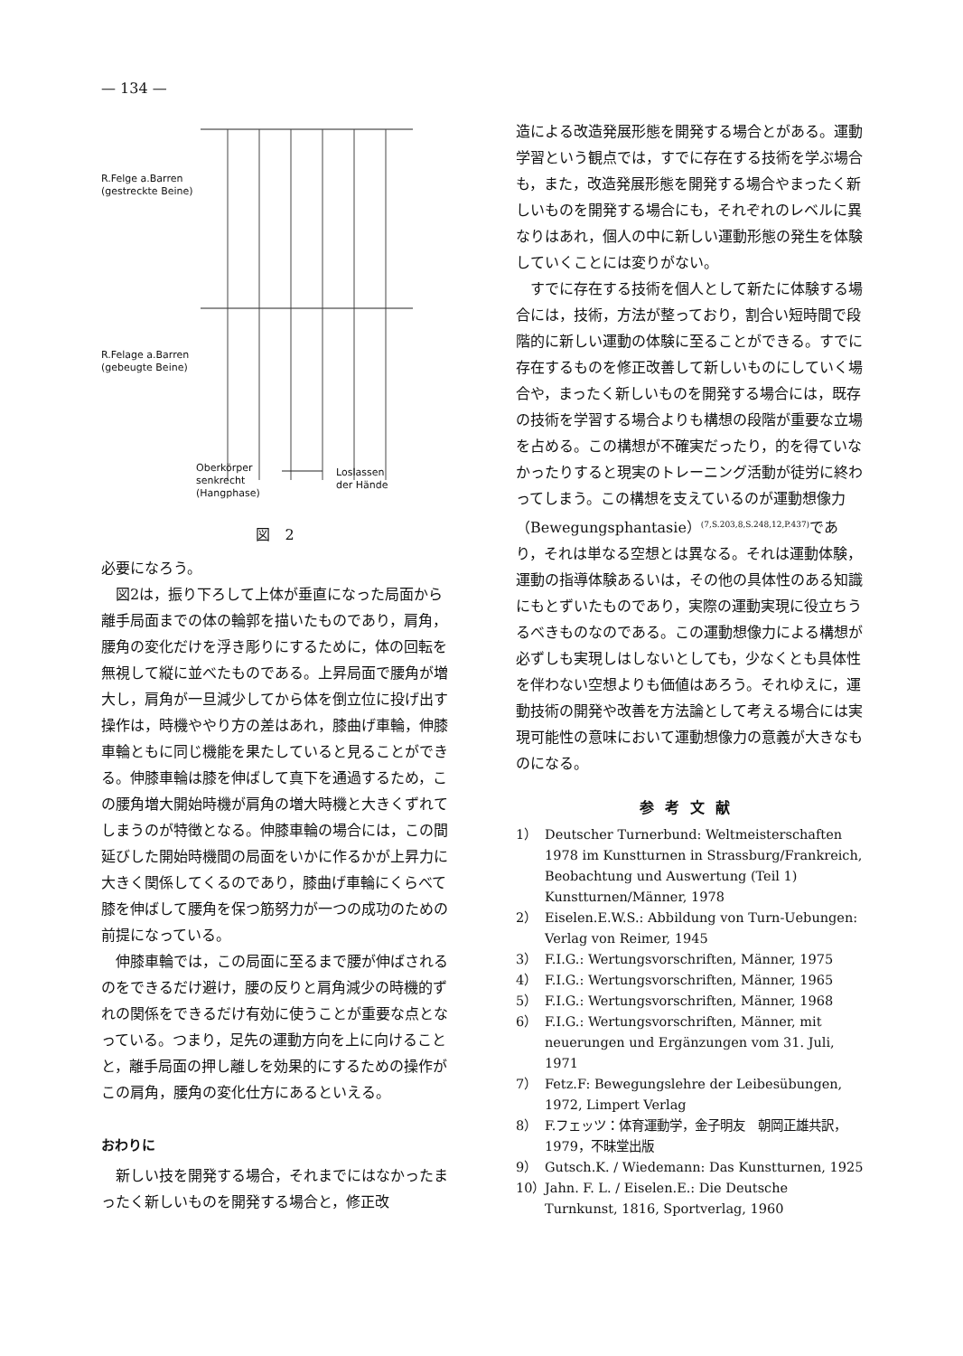— 134 —
R.Felge a.Barren
(gestreckte Beine)
R.Felage a.Barren
(gebeugte Beine)
Oberkörper
senkrecht
(Hangphase)
Loslassen
der Hände
図　2
必要になろう。
図2は，振り下ろして上体が垂直になった局面から離手局面までの体の輪郭を描いたものであり，肩角，腰角の変化だけを浮き彫りにするために，体の回転を無視して縦に並べたものである。上昇局面で腰角が増大し，肩角が一旦減少してから体を倒立位に投げ出す操作は，時機ややり方の差はあれ，膝曲げ車輪，伸膝車輪ともに同じ機能を果たしていると見ることができる。伸膝車輪は膝を伸ばして真下を通過するため，この腰角増大開始時機が肩角の増大時機と大きくずれてしまうのが特徴となる。伸膝車輪の場合には，この間延びした開始時機間の局面をいかに作るかが上昇力に大きく関係してくるのであり，膝曲げ車輪にくらべて膝を伸ばして腰角を保つ筋努力が一つの成功のための前提になっている。
伸膝車輪では，この局面に至るまで腰が伸ばされるのをできるだけ避け，腰の反りと肩角減少の時機的ずれの関係をできるだけ有効に使うことが重要な点となっている。つまり，足先の運動方向を上に向けることと，離手局面の押し離しを効果的にするための操作がこの肩角，腰角の変化仕方にあるといえる。
おわりに
新しい技を開発する場合，それまでにはなかったまったく新しいものを開発する場合と，修正改
造による改造発展形態を開発する場合とがある。運動学習という観点では，すでに存在する技術を学ぶ場合も，また，改造発展形態を開発する場合やまったく新しいものを開発する場合にも，それぞれのレベルに異なりはあれ，個人の中に新しい運動形態の発生を体験していくことには変りがない。
すでに存在する技術を個人として新たに体験する場合には，技術，方法が整っており，割合い短時間で段階的に新しい運動の体験に至ることができる。すでに存在するものを修正改善して新しいものにしていく場合や，まったく新しいものを開発する場合には，既存の技術を学習する場合よりも構想の段階が重要な立場を占める。この構想が不確実だったり，的を得ていなかったりすると現実のトレーニング活動が徒労に終わってしまう。この構想を支えているのが運動想像力（Bewegungsphantasie）<sup>(7,S.203,8,S.248,12,P.437)</sup>であり，それは単なる空想とは異なる。それは運動体験，運動の指導体験あるいは，その他の具体性のある知識にもとずいたものであり，実際の運動実現に役立ちうるべきものなのである。この運動想像力による構想が必ずしも実現しはしないとしても，少なくとも具体性を伴わない空想よりも価値はあろう。それゆえに，運動技術の開発や改善を方法論として考える場合には実現可能性の意味において運動想像力の意義が大きなものになる。
参考文献
1） Deutscher Turnerbund: Weltmeisterschaften 1978 im Kunstturnen in Strassburg/Frankreich, Beobachtung und Auswertung (Teil 1) Kunstturnen/Männer, 1978
2） Eiselen.E.W.S.: Abbildung von Turn-Uebungen: Verlag von Reimer, 1945
3） F.I.G.: Wertungsvorschriften, Männer, 1975
4） F.I.G.: Wertungsvorschriften, Männer, 1965
5） F.I.G.: Wertungsvorschriften, Männer, 1968
6） F.I.G.: Wertungsvorschriften, Männer, mit neuerungen und Ergänzungen vom 31. Juli, 1971
7） Fetz.F: Bewegungslehre der Leibesübungen, 1972, Limpert Verlag
8） F.フェッツ：体育運動学，金子明友　朝岡正雄共訳，1979，不昧堂出版
9） Gutsch.K. / Wiedemann: Das Kunstturnen, 1925
10） Jahn. F. L. / Eiselen.E.: Die Deutsche Turnkunst, 1816, Sportverlag, 1960